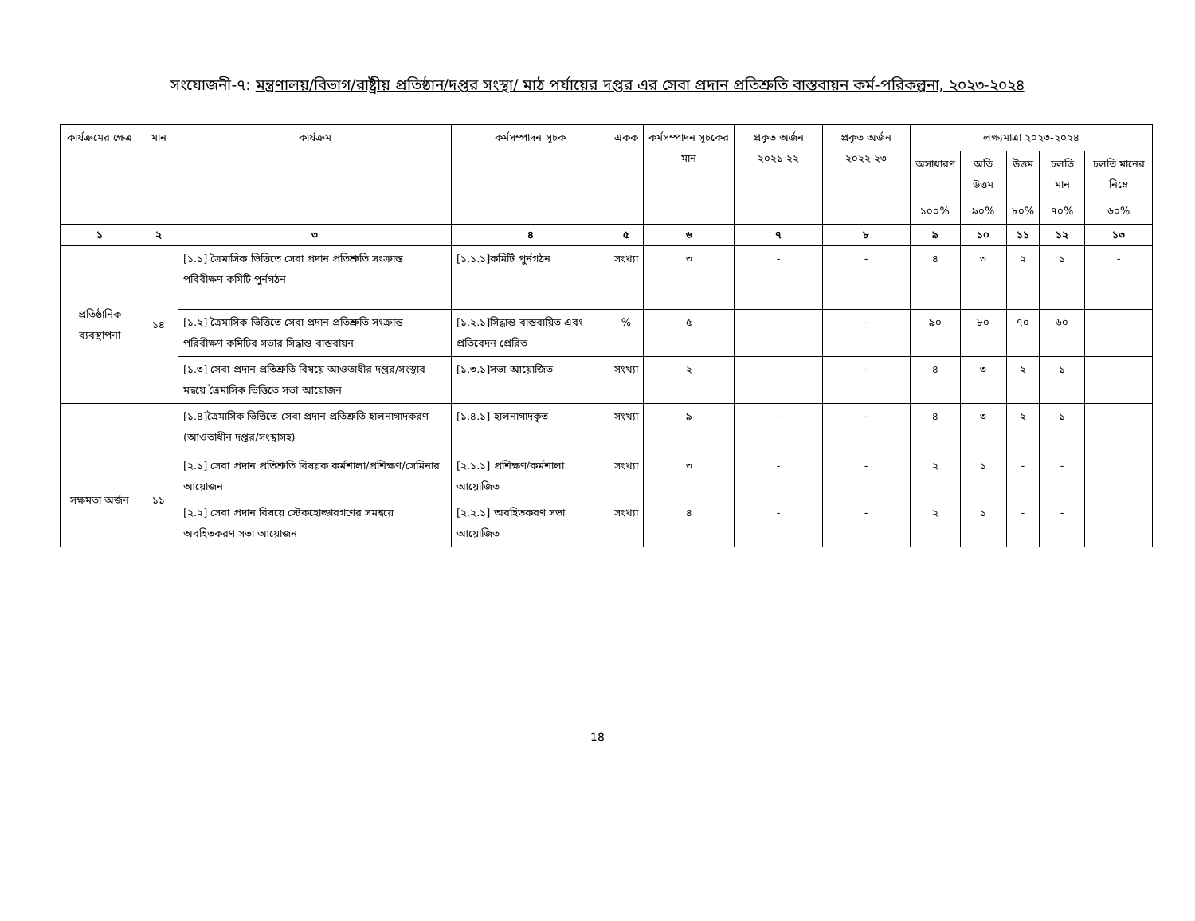সংযোজনী-৭: মন্ত্রণালয়/বিভাগ/রাষ্ট্রীয় প্রতিষ্ঠান/দপ্তর সংস্থা/ মাঠ পর্যায়ের দপ্তর এর সেবা প্রদান প্রতিশ্রুতি বাস্তবায়ন কর্ম-পরিকল্পনা, ২০২৩-২০২৪
| কার্যক্রমের ক্ষেত্র | মান | কার্যক্রম | কর্মসম্পাদন সূচক | একক | কর্মসম্পাদন সূচকের মান | প্রকৃত অর্জন ২০২১-২২ | প্রকৃত অর্জন ২০২২-২৩ | লক্ষ্যমাত্রা ২০২৩-২০২৪ | | | | |
| --- | --- | --- | --- | --- | --- | --- | --- | --- | --- | --- | --- | --- |
| | | | | | | | | অসাধারণ | অতি উত্তম | উত্তম | চলতি মান | চলতি মানের নিম্নে |
| | | | | | | | | ১০০% | ৯০% | ৮০% | ৭০% | ৬০% |
| ১ | ২ | ৩ | ৪ | ৫ | ৬ | ৭ | ৮ | ৯ | ১০ | ১১ | ১২ | ১৩ |
| প্রতিষ্ঠানিক ব্যবস্থাপনা | ১৪ | [১.১] ত্রৈমাসিক ভিত্তিতে সেবা প্রদান প্রতিশ্রুতি সংক্রান্ত পবিবীক্ষণ কমিটি পুর্নগঠন | [১.১.১]কমিটি পুর্নগঠন | সংখ্যা | ৩ | - | - | ৪ | ৩ | ২ | ১ | - |
| | | [১.২] ত্রৈমাসিক ভিত্তিতে সেবা প্রদান প্রতিশ্রুতি সংক্রান্ত পরিবীক্ষণ কমিটির সভার সিদ্ধান্ত বাস্তবায়ন | [১.২.১]সিদ্ধান্ত বাস্তবায়িত এবং প্রতিবেদন প্রেরিত | % | ৫ | - | - | ৯০ | ৮০ | ৭০ | ৬০ | |
| | | [১.৩] সেবা প্রদান প্রতিশ্রুতি বিষয়ে আওতাধীর দপ্তর/সংস্থার মন্বয়ে ত্রৈমাসিক ভিত্তিতে সভা আয়োজন | [১.৩.১]সভা আয়োজিত | সংখ্যা | ২ | - | - | ৪ | ৩ | ২ | ১ | |
| | | [১.৪]ত্রৈমাসিক ভিত্তিতে সেবা প্রদান প্রতিশ্রুতি হালনাগাদকরণ (আওতাধীন দপ্তর/সংস্থাসহ) | [১.৪.১] হালনাগাদকৃত | সংখ্যা | ৯ | - | - | ৪ | ৩ | ২ | ১ | |
| সক্ষমতা অর্জন | ১১ | [২.১] সেবা প্রদান প্রতিশ্রুতি বিষয়ক কর্মশালা/প্রশিক্ষণ/সেমিনার আয়োজন | [২.১.১] প্রশিক্ষণ/কর্মশালা আয়োজিত | সংখ্যা | ৩ | - | - | ২ | ১ | - | - | |
| | | [২.২] সেবা প্রদান বিষয়ে স্টেকহোল্ডারগণের সমন্বয়ে অবহিতকরণ সভা আয়োজন | [২.২.১] অবহিতকরণ সভা আয়োজিত | সংখ্যা | ৪ | - | - | ২ | ১ | - | - | |
18